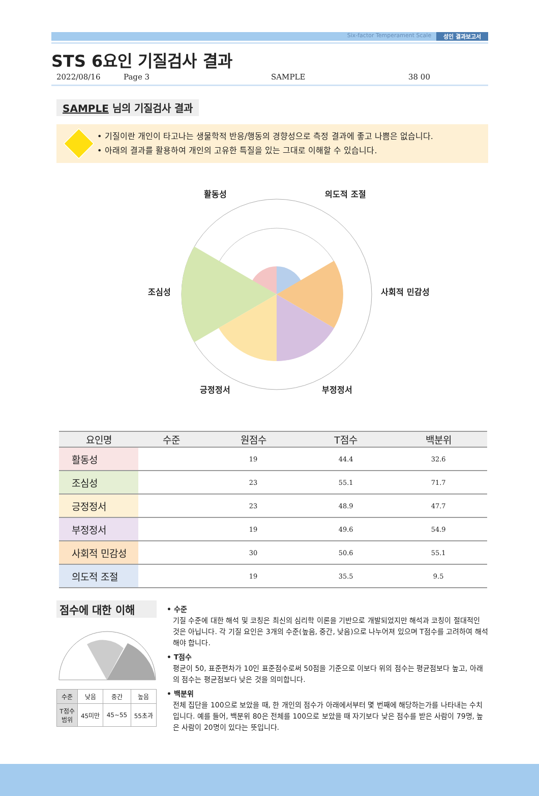Six-factor Temperament Scale 성인 결과보고서
STS 6요인 기질검사 결과
2022/08/16 Page 3 SAMPLE 38 00
SAMPLE 님의 기질검사 결과
• 기질이란 개인이 타고나는 생물학적 반응/행동의 경향성으로 측정 결과에 좋고 나쁨은 없습니다.
• 아래의 결과를 활용하여 개인의 고유한 특질을 있는 그대로 이해할 수 있습니다.
활동성 의도적 조절
조심성 사회적 민감성
긍정정서 부정정서
| 요인명 | 수준 | 원점수 | T점수 | 백분위 |
| --- | --- | --- | --- | --- |
| 활동성 | | 19 | 44.4 | 32.6 |
| 조심성 | | 23 | 55.1 | 71.7 |
| 긍정정서 | | 23 | 48.9 | 47.7 |
| 부정정서 | | 19 | 49.6 | 54.9 |
| 사회적 민감성 | | 30 | 50.6 | 55.1 |
| 의도적 조절 | | 19 | 35.5 | 9.5 |
점수에 대한 이해
| 수준 | 낮음 | 중간 | 높음 |
| T점수 범위 | 45미만 | 45~55 | 55초과 |
• 수준
기질 수준에 대한 해석 및 코칭은 최신의 심리학 이론을 기반으로 개발되었지만 해석과 코칭이 절대적인 것은 아닙니다. 각 기질 요인은 3개의 수준(높음, 중간, 낮음)으로 나누어져 있으며 T점수를 고려하여 해석해야 합니다.
• T점수
평균이 50, 표준편차가 10인 표준점수로써 50점을 기준으로 이보다 위의 점수는 평균점보다 높고, 아래의 점수는 평균점보다 낮은 것을 의미합니다.
• 백분위
전체 집단을 100으로 보았을 때, 한 개인의 점수가 아래에서부터 몇 번째에 해당하는가를 나타내는 수치입니다. 예를 들어, 백분위 80은 전체를 100으로 보았을 때 자기보다 낮은 점수를 받은 사람이 79명, 높은 사람이 20명이 있다는 뜻입니다.